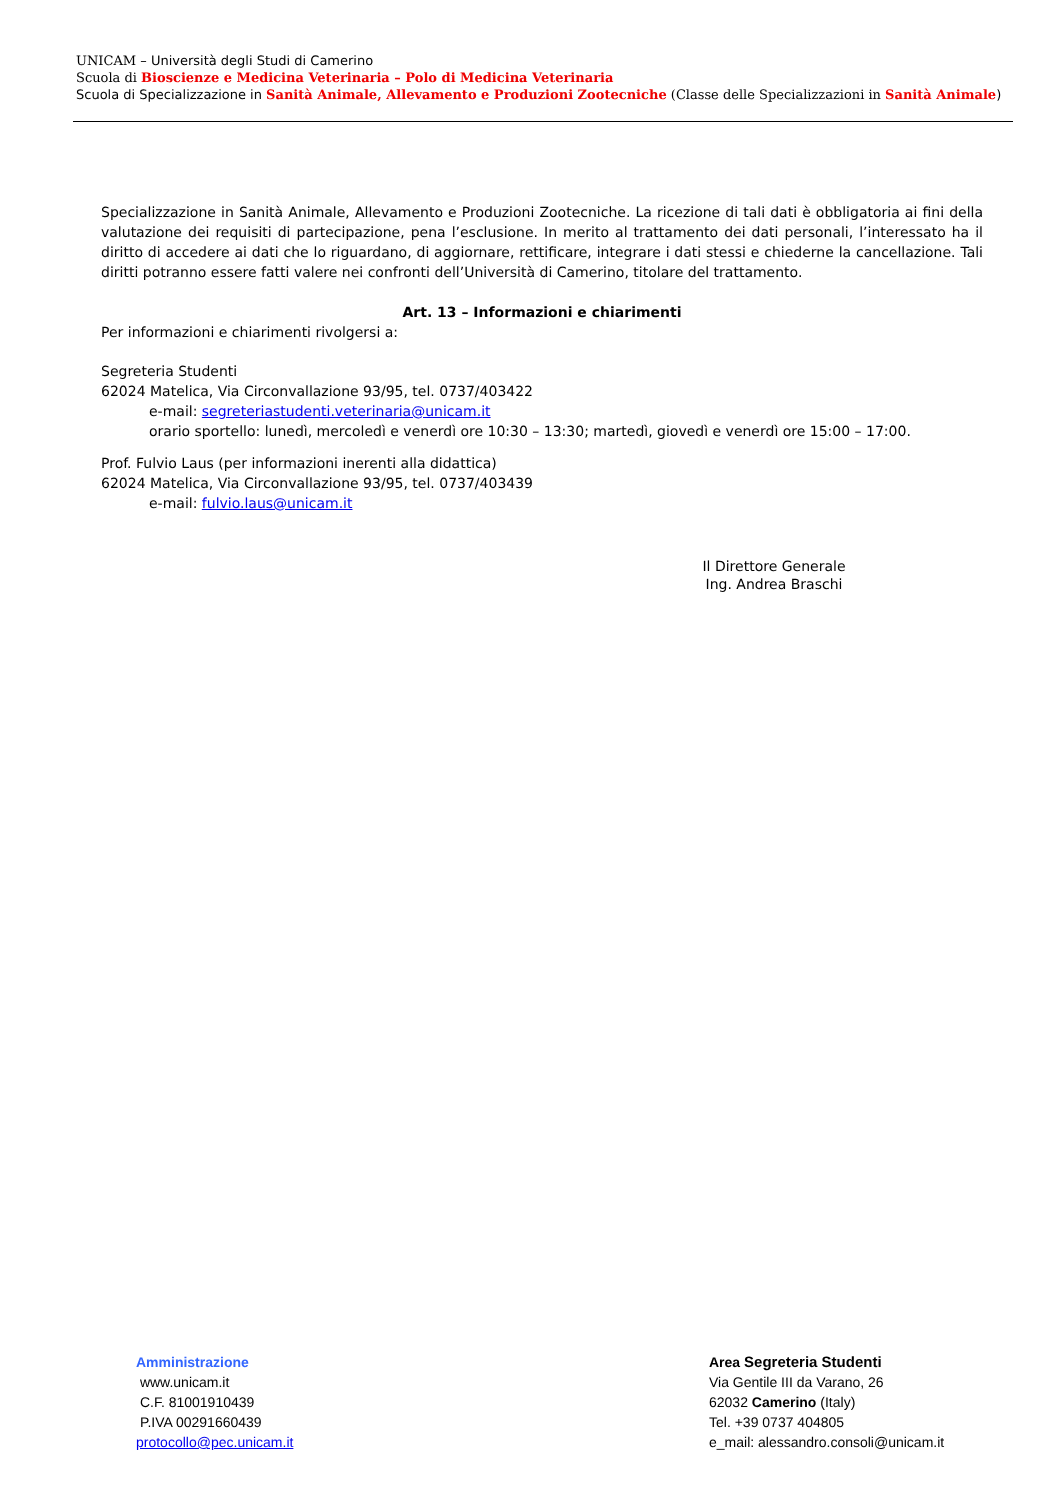UNICAM – Università degli Studi di Camerino
Scuola di Bioscienze e Medicina Veterinaria – Polo di Medicina Veterinaria
Scuola di Specializzazione in Sanità Animale, Allevamento e Produzioni Zootecniche (Classe delle Specializzazioni in Sanità Animale)
Specializzazione in Sanità Animale, Allevamento e Produzioni Zootecniche. La ricezione di tali dati è obbligatoria ai fini della valutazione dei requisiti di partecipazione, pena l’esclusione. In merito al trattamento dei dati personali, l’interessato ha il diritto di accedere ai dati che lo riguardano, di aggiornare, rettificare, integrare i dati stessi e chiederne la cancellazione. Tali diritti potranno essere fatti valere nei confronti dell’Università di Camerino, titolare del trattamento.
Art. 13 – Informazioni e chiarimenti
Per informazioni e chiarimenti rivolgersi a:
Segreteria Studenti
62024 Matelica, Via Circonvallazione 93/95, tel. 0737/403422
e-mail: segreteriastudenti.veterinaria@unicam.it
orario sportello: lunedì, mercoledì e venerdì ore 10:30 – 13:30; martedì, giovedì e venerdì ore 15:00 – 17:00.
Prof. Fulvio Laus (per informazioni inerenti alla didattica)
62024 Matelica, Via Circonvallazione 93/95, tel. 0737/403439
e-mail: fulvio.laus@unicam.it
Il Direttore Generale
Ing. Andrea Braschi
Amministrazione
www.unicam.it
C.F. 81001910439
P.IVA 00291660439
protocollo@pec.unicam.it
Area Segreteria Studenti
Via Gentile III da Varano, 26
62032 Camerino (Italy)
Tel. +39 0737 404805
e_mail: alessandro.consoli@unicam.it